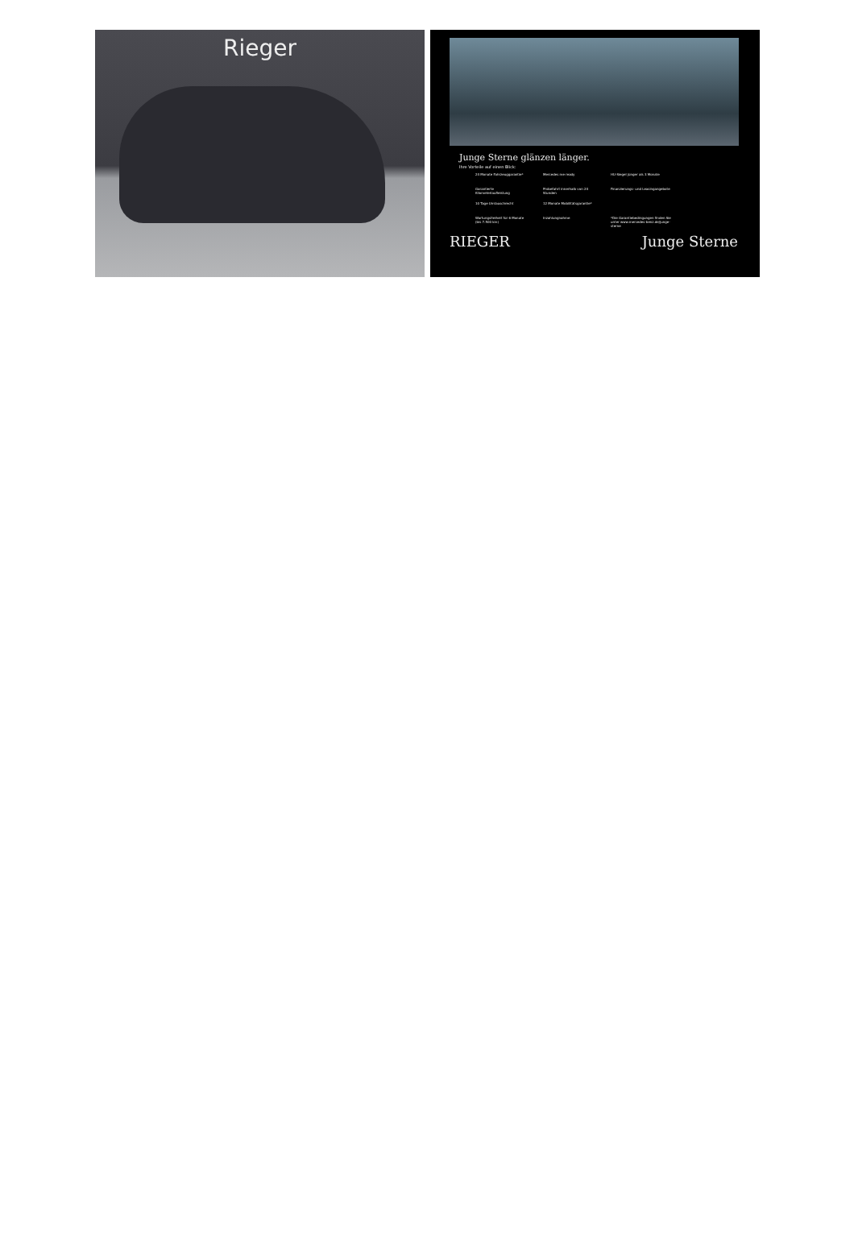Rieger
Junge Sterne glänzen länger.
Ihre Vorteile auf einen Blick:
24 Monate Fahrzeuggarantie*
Mercedes me ready
HU-Siegel jünger als 3 Monate
Garantierte Kilometerlaufleistung
Probefahrt innerhalb von 24 Stunden
Finanzierungs- und Leasingangebote
10 Tage Umtauschrecht
12 Monate Mobilitätsgarantie*
Wartungsfreiheit für 6 Monate (bis 7.500 km)
Inzahlungnahme
*Die Garantiebedingungen finden Sie unter www.mercedes-benz.de/junge-sterne
RIEGER Junge Sterne